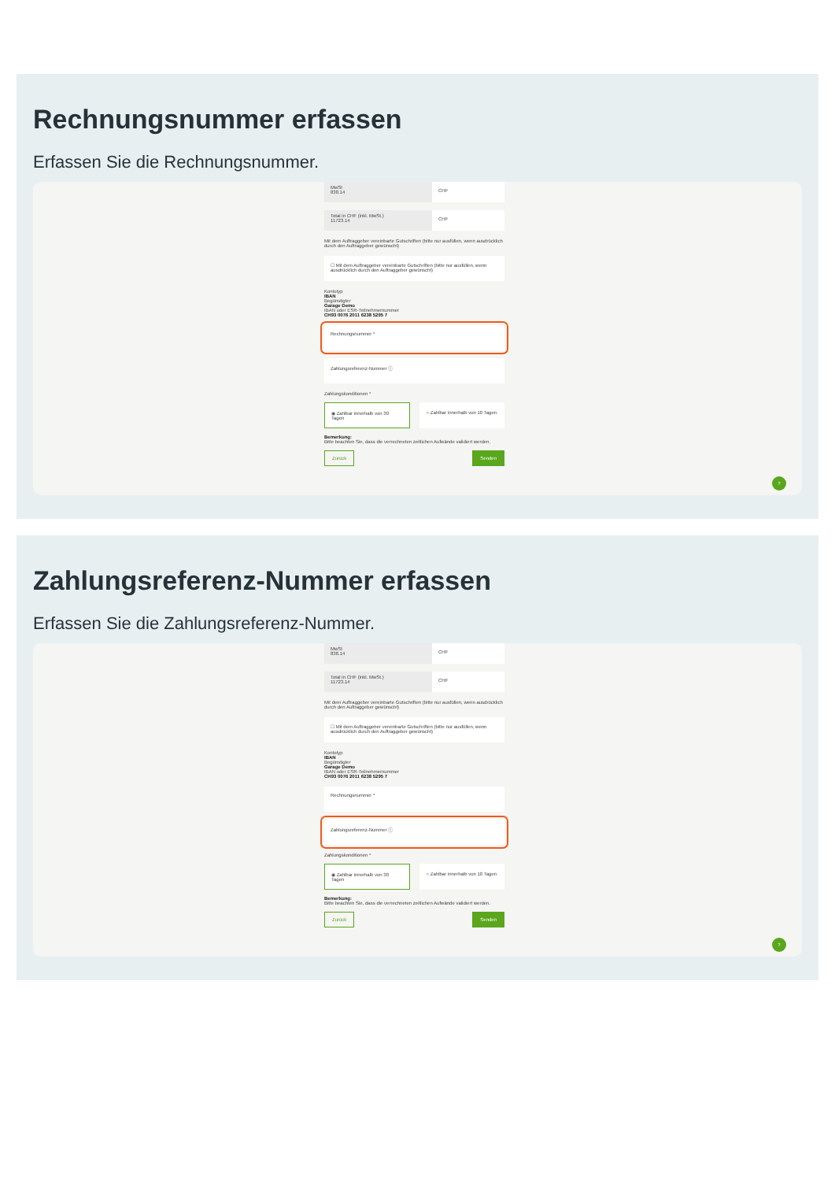Rechnungsnummer erfassen
Erfassen Sie die Rechnungsnummer.
MwSt
838.14
CHF
Total in CHF (inkl. MwSt.)
11723.14
CHF
Mit dem Auftraggeber vereinbarte Gutschriften (bitte nur ausfüllen, wenn ausdrücklich durch den Auftraggeber gewünscht)
☐ Mit dem Auftraggeber vereinbarte Gutschriften (bitte nur ausfüllen, wenn ausdrücklich durch den Auftraggeber gewünscht)
Kontotyp
IBAN
Begünstigter
Garage Demo
IBAN oder ESR-Teilnehmernummer
CH93 0076 2011 6238 5295 7
Rechnungsnummer *
Zahlungsreferenz-Nummer ⓘ
Zahlungskonditionen *
◉ Zahlbar innerhalb von 30 Tagen
○ Zahlbar innerhalb von 10 Tagen
Bemerkung:
Bitte beachten Sie, dass die verrechneten zeitlichen Aufwände validiert werden.
Zurück Senden
?
Zahlungsreferenz-Nummer erfassen
Erfassen Sie die Zahlungsreferenz-Nummer.
MwSt
838.14
CHF
Total in CHF (inkl. MwSt.)
11723.14
CHF
Mit dem Auftraggeber vereinbarte Gutschriften (bitte nur ausfüllen, wenn ausdrücklich durch den Auftraggeber gewünscht)
☐ Mit dem Auftraggeber vereinbarte Gutschriften (bitte nur ausfüllen, wenn ausdrücklich durch den Auftraggeber gewünscht)
Kontotyp
IBAN
Begünstigter
Garage Demo
IBAN oder ESR-Teilnehmernummer
CH93 0076 2011 6238 5295 7
Rechnungsnummer *
Zahlungsreferenz-Nummer ⓘ
Zahlungskonditionen *
◉ Zahlbar innerhalb von 30 Tagen
○ Zahlbar innerhalb von 10 Tagen
Bemerkung:
Bitte beachten Sie, dass die verrechneten zeitlichen Aufwände validiert werden.
Zurück Senden
?